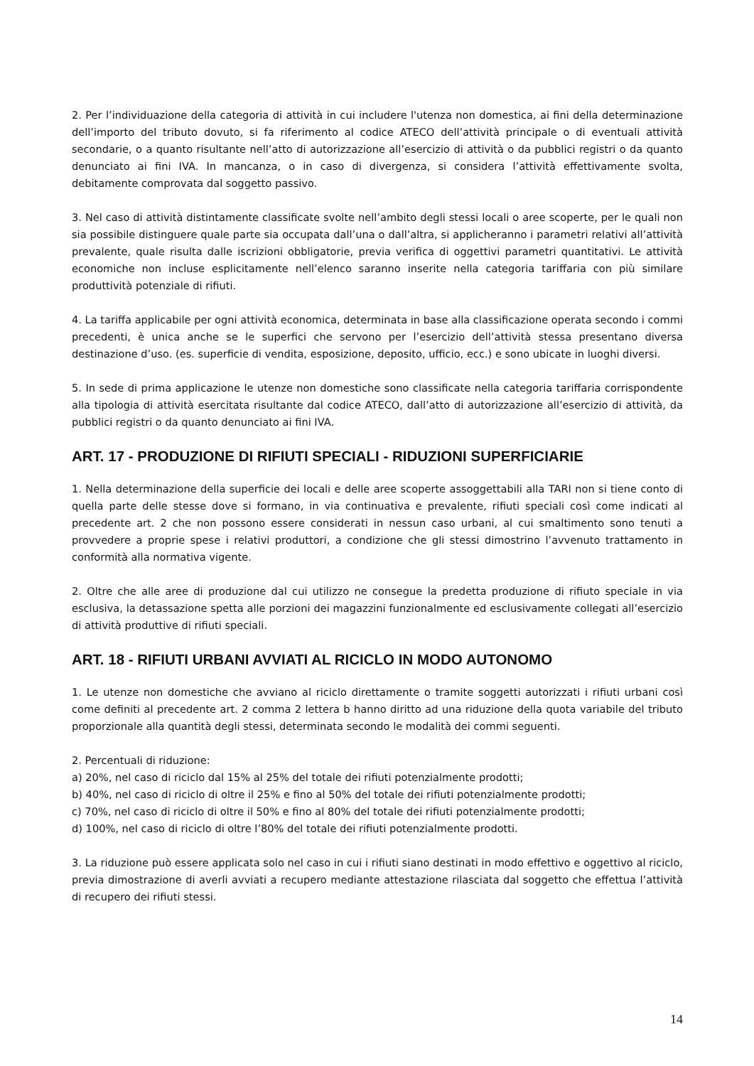2. Per l’individuazione della categoria di attività in cui includere l'utenza non domestica, ai fini della determinazione dell’importo del tributo dovuto, si fa riferimento al codice ATECO dell’attività principale o di eventuali attività secondarie, o a quanto risultante nell’atto di autorizzazione all’esercizio di attività o da pubblici registri o da quanto denunciato ai fini IVA. In mancanza, o in caso di divergenza, si considera l’attività effettivamente svolta, debitamente comprovata dal soggetto passivo.
3. Nel caso di attività distintamente classificate svolte nell’ambito degli stessi locali o aree scoperte, per le quali non sia possibile distinguere quale parte sia occupata dall’una o dall’altra, si applicheranno i parametri relativi all’attività prevalente, quale risulta dalle iscrizioni obbligatorie, previa verifica di oggettivi parametri quantitativi. Le attività economiche non incluse esplicitamente nell’elenco saranno inserite nella categoria tariffaria con più similare produttività potenziale di rifiuti.
4. La tariffa applicabile per ogni attività economica, determinata in base alla classificazione operata secondo i commi precedenti, è unica anche se le superfici che servono per l’esercizio dell’attività stessa presentano diversa destinazione d’uso. (es. superficie di vendita, esposizione, deposito, ufficio, ecc.) e sono ubicate in luoghi diversi.
5. In sede di prima applicazione le utenze non domestiche sono classificate nella categoria tariffaria corrispondente alla tipologia di attività esercitata risultante dal codice ATECO, dall’atto di autorizzazione all’esercizio di attività, da pubblici registri o da quanto denunciato ai fini IVA.
ART. 17 - PRODUZIONE DI RIFIUTI SPECIALI - RIDUZIONI SUPERFICIARIE
1. Nella determinazione della superficie dei locali e delle aree scoperte assoggettabili alla TARI non si tiene conto di quella parte delle stesse dove si formano, in via continuativa e prevalente, rifiuti speciali così come indicati al precedente art. 2 che non possono essere considerati in nessun caso urbani, al cui smaltimento sono tenuti a provvedere a proprie spese i relativi produttori, a condizione che gli stessi dimostrino l’avvenuto trattamento in conformità alla normativa vigente.
2. Oltre che alle aree di produzione dal cui utilizzo ne consegue la predetta produzione di rifiuto speciale in via esclusiva, la detassazione spetta alle porzioni dei magazzini funzionalmente ed esclusivamente collegati all’esercizio di attività produttive di rifiuti speciali.
ART. 18 - RIFIUTI URBANI AVVIATI AL RICICLO IN MODO AUTONOMO
1. Le utenze non domestiche che avviano al riciclo direttamente o tramite soggetti autorizzati i rifiuti urbani così come definiti al precedente art. 2 comma 2 lettera b hanno diritto ad una riduzione della quota variabile del tributo proporzionale alla quantità degli stessi, determinata secondo le modalità dei commi seguenti.
2. Percentuali di riduzione:
a) 20%, nel caso di riciclo dal 15% al 25% del totale dei rifiuti potenzialmente prodotti;
b) 40%, nel caso di riciclo di oltre il 25% e fino al 50% del totale dei rifiuti potenzialmente prodotti;
c) 70%, nel caso di riciclo di oltre il 50% e fino al 80% del totale dei rifiuti potenzialmente prodotti;
d) 100%, nel caso di riciclo di oltre l’80% del totale dei rifiuti potenzialmente prodotti.
3. La riduzione può essere applicata solo nel caso in cui i rifiuti siano destinati in modo effettivo e oggettivo al riciclo, previa dimostrazione di averli avviati a recupero mediante attestazione rilasciata dal soggetto che effettua l’attività di recupero dei rifiuti stessi.
14